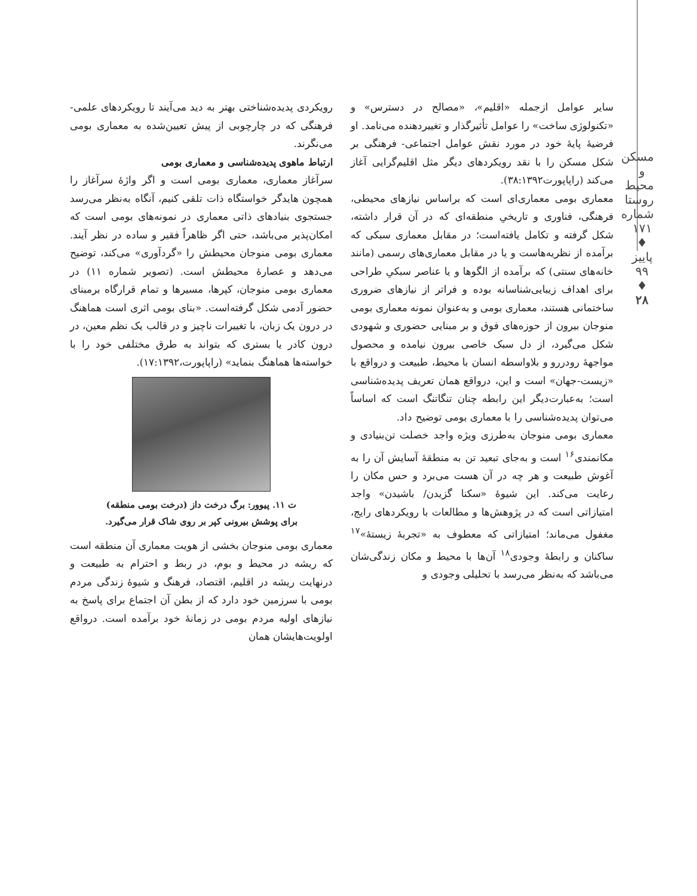مسکن و محیط روستا
شماره ۱۷۱ ♦ پاییز ۹۹ ♦
۲۸
سایر عوامل ازجمله «اقلیم»، «مصالح در دسترس» و «تکنولوژی ساخت» را عوامل تأثیرگذار و تغییردهنده می‌نامد. او فرضیهٔ پایهٔ خود در مورد نقش عوامل اجتماعی- فرهنگی بر شکل مسکن را با نقد رویکردهای دیگر مثل اقلیم‌گرایی آغاز می‌کند (راپاپورت۳۸:۱۳۹۲).
معماری بومی معماری‌ای است که براساس نیازهای محیطی، فرهنگی، فناوری و تاریخیِ منطقه‌ای که در آن قرار داشته، شکل گرفته و تکامل یافته‌است؛ در مقابل معماری سبکی که برآمده از نظریه‌هاست و یا در مقابل معماری‌های رسمی (مانند خانه‌های سنتی) که برآمده از الگوها و یا عناصر سبکیِ طراحی برای اهداف زیبایی‌شناسانه بوده و فراتر از نیازهای ضروری ساختمانی هستند، معماری بومی و به‌عنوان نمونه معماری بومی منوجان بیرون از حوزه‌های فوق و بر مبنایی حضوری و شهودی شکل می‌گیرد، از دل سبک خاصی بیرون نیامده و محصول مواجههٔ رودررو و بلاواسطه انسان با محیط، طبیعت و درواقع با «زیست-جهان» است و این، درواقع همان تعریف پدیده‌شناسی است؛ به‌عبارت‌دیگر این رابطه چنان تنگاتنگ است که اساساً می‌توان پدیده‌شناسی را با معماری بومی توضیح داد.
معماری بومی منوجان به‌طرزی ویژه واجد خصلت تن‌بنیادی و مکانمندی<sup>۱۶</sup> است و به‌جای تبعید تن به منطقهٔ آسایش آن را به آغوش طبیعت و هر چه در آن هست می‌برد و حس مکان را رعایت می‌کند. این شیوهٔ «سکنا گزیدن/ باشیدن» واجد امتیازاتی است که در پژوهش‌ها و مطالعات با رویکردهای رایج، مغفول می‌ماند؛ امتیازاتی که معطوف به «تجربهٔ زیستهٔ»<sup>۱۷</sup> ساکنان و رابطهٔ وجودی<sup>۱۸</sup> آن‌ها با محیط و مکان زندگی‌شان می‌باشد که به‌نظر می‌رسد با تحلیلی وجودی و
رویکردی پدیده‌شناختی بهتر به دید می‌آیند تا رویکردهای علمی- فرهنگی که در چارچوبی از پیش تعیین‌شده به معماری بومی می‌نگرند.
ارتباط ماهوی پدیده‌شناسی و معماری بومی
سرآغاز معماری، معماری بومی است و اگر واژهٔ سرآغاز را همچون هایدگر خواستگاه ذات تلقی کنیم، آنگاه به‌نظر می‌رسد جستجوی بنیادهای ذاتی معماری در نمونه‌های بومی است که امکان‌پذیر می‌باشد، حتی اگر ظاهراً فقیر و ساده در نظر آیند. معماری بومی منوجان محیطش را «گردآوری» می‌کند، توضیح می‌دهد و عصارهٔ محیطش است. (تصویر شماره ۱۱) در معماری بومی منوجان، کپرها، مسیرها و تمام قرارگاه برمبنای حضور آدمی شکل گرفته‌است. «بنای بومی اثری است هماهنگ در درون یک زبان، با تغییرات ناچیز و در قالب یک نظم معین، در درون کادر یا بستری که بتواند به طرق مختلفی خود را با خواسته‌ها هماهنگ بنماید» (راپاپورت،۱۷:۱۳۹۲).
ت ۱۱. پیوور: برگ درخت داز (درخت بومی منطقه)
برای پوشش بیرونی کپر بر روی شاک قرار می‌گیرد.
معماری بومی منوجان بخشی از هویت معماری آن منطقه است که ریشه در محیط و بوم، در ربط و احترام به طبیعت و درنهایت ریشه در اقلیم، اقتصاد، فرهنگ و شیوهٔ زندگی مردم بومی با سرزمین خود دارد که از بطن آن اجتماع برای پاسخ به نیازهای اولیه مردم بومی در زمانهٔ خود برآمده است. درواقع اولویت‌هایشان همان